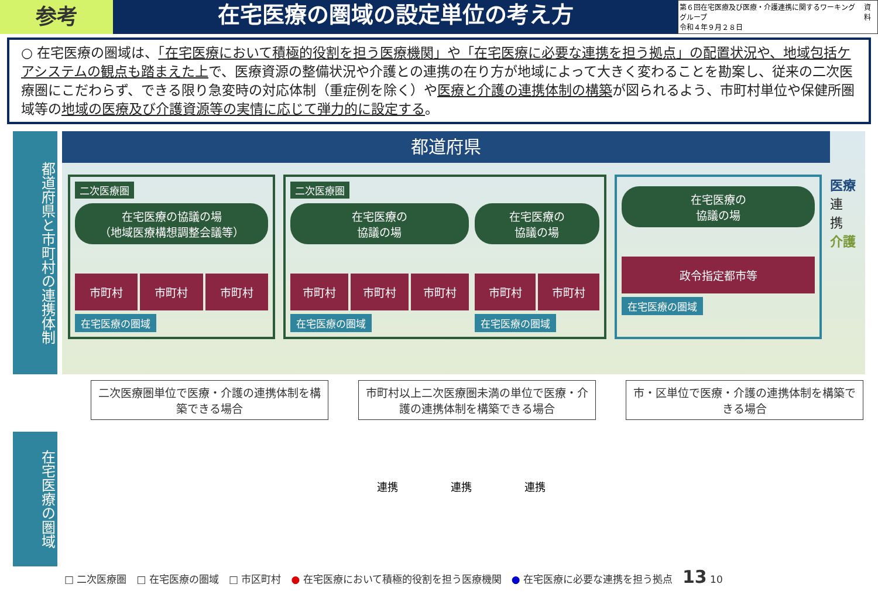参考
在宅医療の圏域の設定単位の考え方
第６回在宅医療及び医療・介護連携に関するワーキンググループ
令和４年９月２８日
資料
○ 在宅医療の圏域は、「在宅医療において積極的役割を担う医療機関」や「在宅医療に必要な連携を担う拠点」の配置状況や、地域包括ケアシステムの観点も踏まえた上で、医療資源の整備状況や介護との連携の在り方が地域によって大きく変わることを勘案し、従来の二次医療圏にこだわらず、できる限り急変時の対応体制（重症例を除く）や医療と介護の連携体制の構築が図られるよう、市町村単位や保健所圏域等の地域の医療及び介護資源等の実情に応じて弾力的に設定する。
都道府県と市町村の連携体制
都道府県
二次医療圏
在宅医療の協議の場
（地域医療構想調整会議等）
市町村 市町村 市町村
在宅医療の圏域
二次医療圏
在宅医療の
協議の場
市町村 市町村 市町村
在宅医療の圏域
在宅医療の
協議の場
市町村 市町村
在宅医療の圏域
在宅医療の
協議の場
政令指定都市等
在宅医療の圏域
医療
連 携
介護
二次医療圏単位で医療・介護の連携体制を構築できる場合
市町村以上二次医療圏未満の単位で医療・介護の連携体制を構築できる場合
市・区単位で医療・介護の連携体制を構築できる場合
在宅医療の圏域
連携　　　　　連携　　　　　連携
□ 二次医療圏　□ 在宅医療の圏域　□ 市区町村　● 在宅医療において積極的役割を担う医療機関　● 在宅医療に必要な連携を担う拠点　13 10